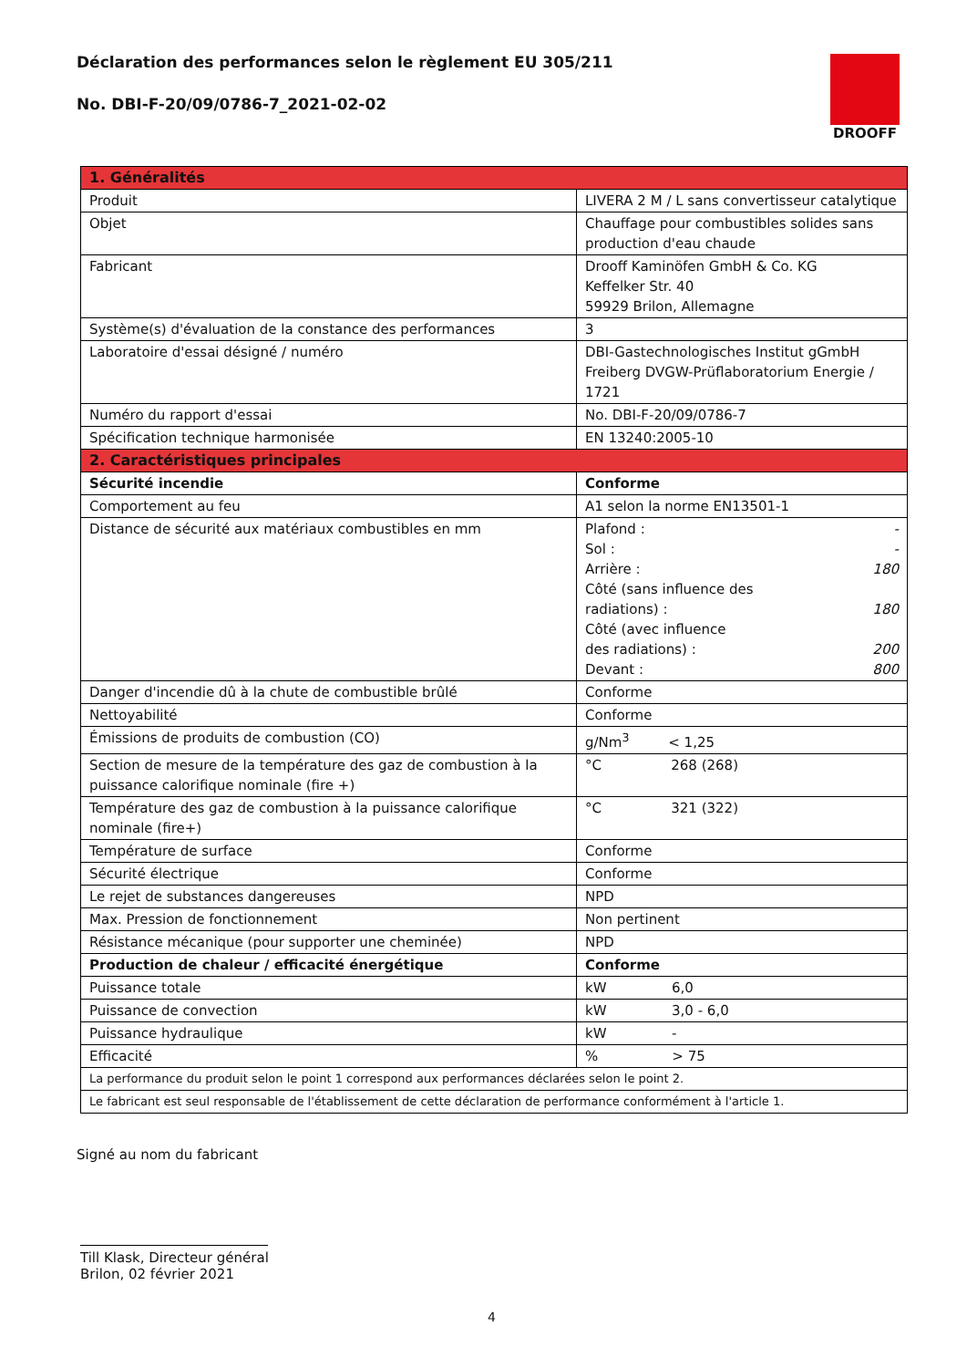DROOFF
Déclaration des performances selon le règlement EU 305/211
No. DBI-F-20/09/0786-7_2021-02-02
| 1. Généralités | |
| --- | --- |
| Produit | LIVERA 2 M / L sans convertisseur catalytique |
| Objet | Chauffage pour combustibles solides sans production d'eau chaude |
| Fabricant | Drooff Kaminöfen GmbH & Co. KG Keffelker Str. 40 59929 Brilon, Allemagne |
| Système(s) d'évaluation de la constance des performances | 3 |
| Laboratoire d'essai désigné / numéro | DBI-Gastechnologisches Institut gGmbH Freiberg DVGW-Prüflaboratorium Energie / 1721 |
| Numéro du rapport d'essai | No. DBI-F-20/09/0786-7 |
| Spécification technique harmonisée | EN 13240:2005-10 |
| 2. Caractéristiques principales | |
| Sécurité incendie | Conforme |
| Comportement au feu | A1 selon la norme EN13501-1 |
| Distance de sécurité aux matériaux combustibles en mm | Plafond : - Sol : - Arrière : 180 Côté (sans influence des radiations) : 180 Côté (avec influence des radiations) : 200 Devant : 800 |
| Danger d'incendie dû à la chute de combustible brûlé | Conforme |
| Nettoyabilité | Conforme |
| Émissions de produits de combustion (CO) | g/Nm<sup>3</sup> < 1,25 |
| Section de mesure de la température des gaz de combustion à la puissance calorifique nominale (fire +) | °C 268 (268) |
| Température des gaz de combustion à la puissance calorifique nominale (fire+) | °C 321 (322) |
| Température de surface | Conforme |
| Sécurité électrique | Conforme |
| Le rejet de substances dangereuses | NPD |
| Max. Pression de fonctionnement | Non pertinent |
| Résistance mécanique (pour supporter une cheminée) | NPD |
| Production de chaleur / efficacité énergétique | Conforme |
| Puissance totale | kW 6,0 |
| Puissance de convection | kW 3,0 - 6,0 |
| Puissance hydraulique | kW - |
| Efficacité | % > 75 |
| La performance du produit selon le point 1 correspond aux performances déclarées selon le point 2. | |
| Le fabricant est seul responsable de l'établissement de cette déclaration de performance conformément à l'article 1. | |
Signé au nom du fabricant
Till Klask, Directeur général
Brilon, 02 février 2021
4